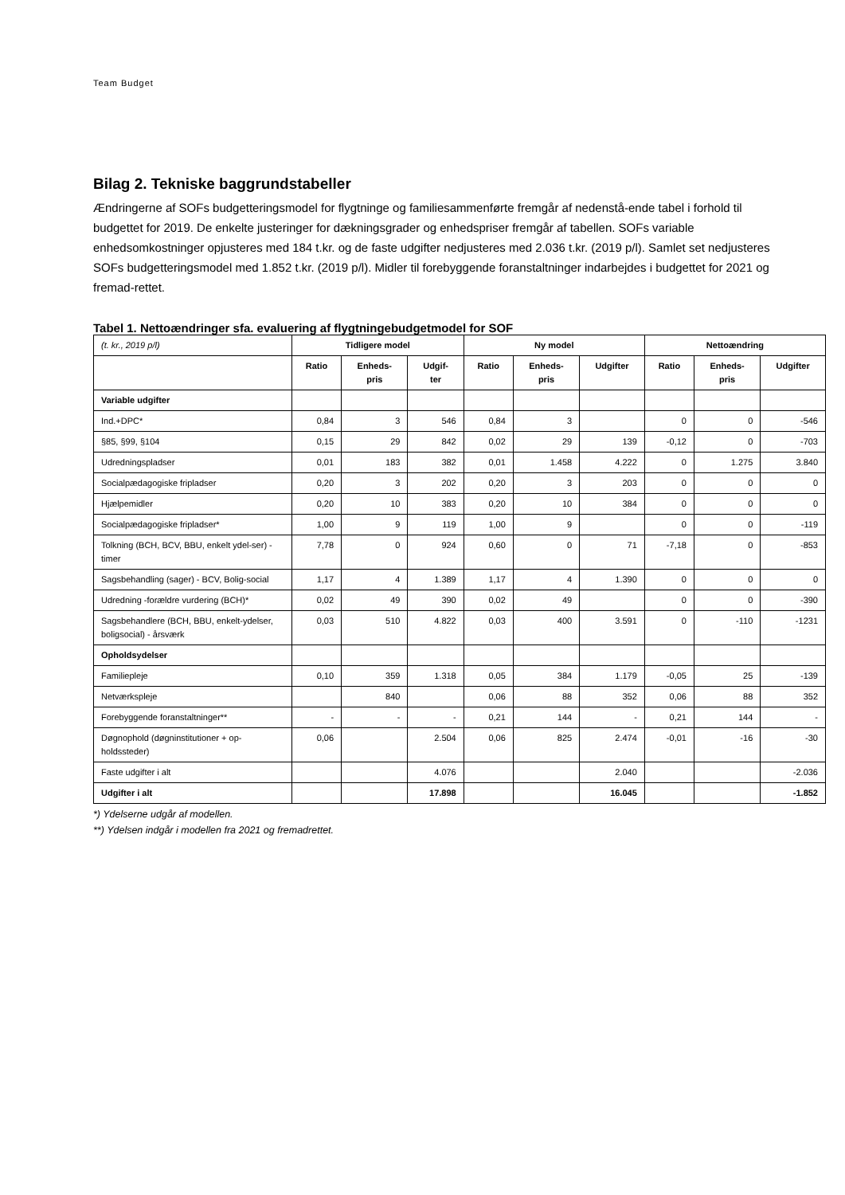Team Budget
Bilag 2. Tekniske baggrundstabeller
Ændringerne af SOFs budgetteringsmodel for flygtninge og familiesammenførte fremgår af nedenstå-ende tabel i forhold til budgettet for 2019. De enkelte justeringer for dækningsgrader og enhedspriser fremgår af tabellen. SOFs variable enhedsomkostninger opjusteres med 184 t.kr. og de faste udgifter nedjusteres med 2.036 t.kr. (2019 p/l). Samlet set nedjusteres SOFs budgetteringsmodel med 1.852 t.kr. (2019 p/l). Midler til forebyggende foranstaltninger indarbejdes i budgettet for 2021 og fremad-rettet.
Tabel 1. Nettoændringer sfa. evaluering af flygtningebudgetmodel for SOF
| (t. kr., 2019 p/l) | Tidligere model | | | Ny model | | | Nettoændring | | |
| | Ratio | Enheds- pris | Udgif- ter | Ratio | Enheds- pris | Udgifter | Ratio | Enheds- pris | Udgifter |
| Variable udgifter | | | | | | | | | |
| Ind.+DPC* | 0,84 | 3 | 546 | 0,84 | 3 | | 0 | 0 | -546 |
| §85, §99, §104 | 0,15 | 29 | 842 | 0,02 | 29 | 139 | -0,12 | 0 | -703 |
| Udredningspladser | 0,01 | 183 | 382 | 0,01 | 1.458 | 4.222 | 0 | 1.275 | 3.840 |
| Socialpædagogiske fripladser | 0,20 | 3 | 202 | 0,20 | 3 | 203 | 0 | 0 | 0 |
| Hjælpemidler | 0,20 | 10 | 383 | 0,20 | 10 | 384 | 0 | 0 | 0 |
| Socialpædagogiske fripladser* | 1,00 | 9 | 119 | 1,00 | 9 | | 0 | 0 | -119 |
| Tolkning (BCH, BCV, BBU, enkelt ydel-ser) - timer | 7,78 | 0 | 924 | 0,60 | 0 | 71 | -7,18 | 0 | -853 |
| Sagsbehandling (sager) - BCV, Bolig-social | 1,17 | 4 | 1.389 | 1,17 | 4 | 1.390 | 0 | 0 | 0 |
| Udredning -forældre vurdering (BCH)* | 0,02 | 49 | 390 | 0,02 | 49 | | 0 | 0 | -390 |
| Sagsbehandlere (BCH, BBU, enkelt-ydelser, boligsocial) - årsværk | 0,03 | 510 | 4.822 | 0,03 | 400 | 3.591 | 0 | -110 | -1231 |
| Opholdsydelser | | | | | | | | | |
| Familiepleje | 0,10 | 359 | 1.318 | 0,05 | 384 | 1.179 | -0,05 | 25 | -139 |
| Netværkspleje | | 840 | | 0,06 | 88 | 352 | 0,06 | 88 | 352 |
| Forebyggende foranstaltninger** | - | - | - | 0,21 | 144 | - | 0,21 | 144 | - |
| Døgnophold (døgninstitutioner + op-holdssteder) | 0,06 | | 2.504 | 0,06 | 825 | 2.474 | -0,01 | -16 | -30 |
| Faste udgifter i alt | | | 4.076 | | | 2.040 | | | -2.036 |
| Udgifter i alt | | | 17.898 | | | 16.045 | | | -1.852 |
*) Ydelserne udgår af modellen.
**) Ydelsen indgår i modellen fra 2021 og fremadrettet.